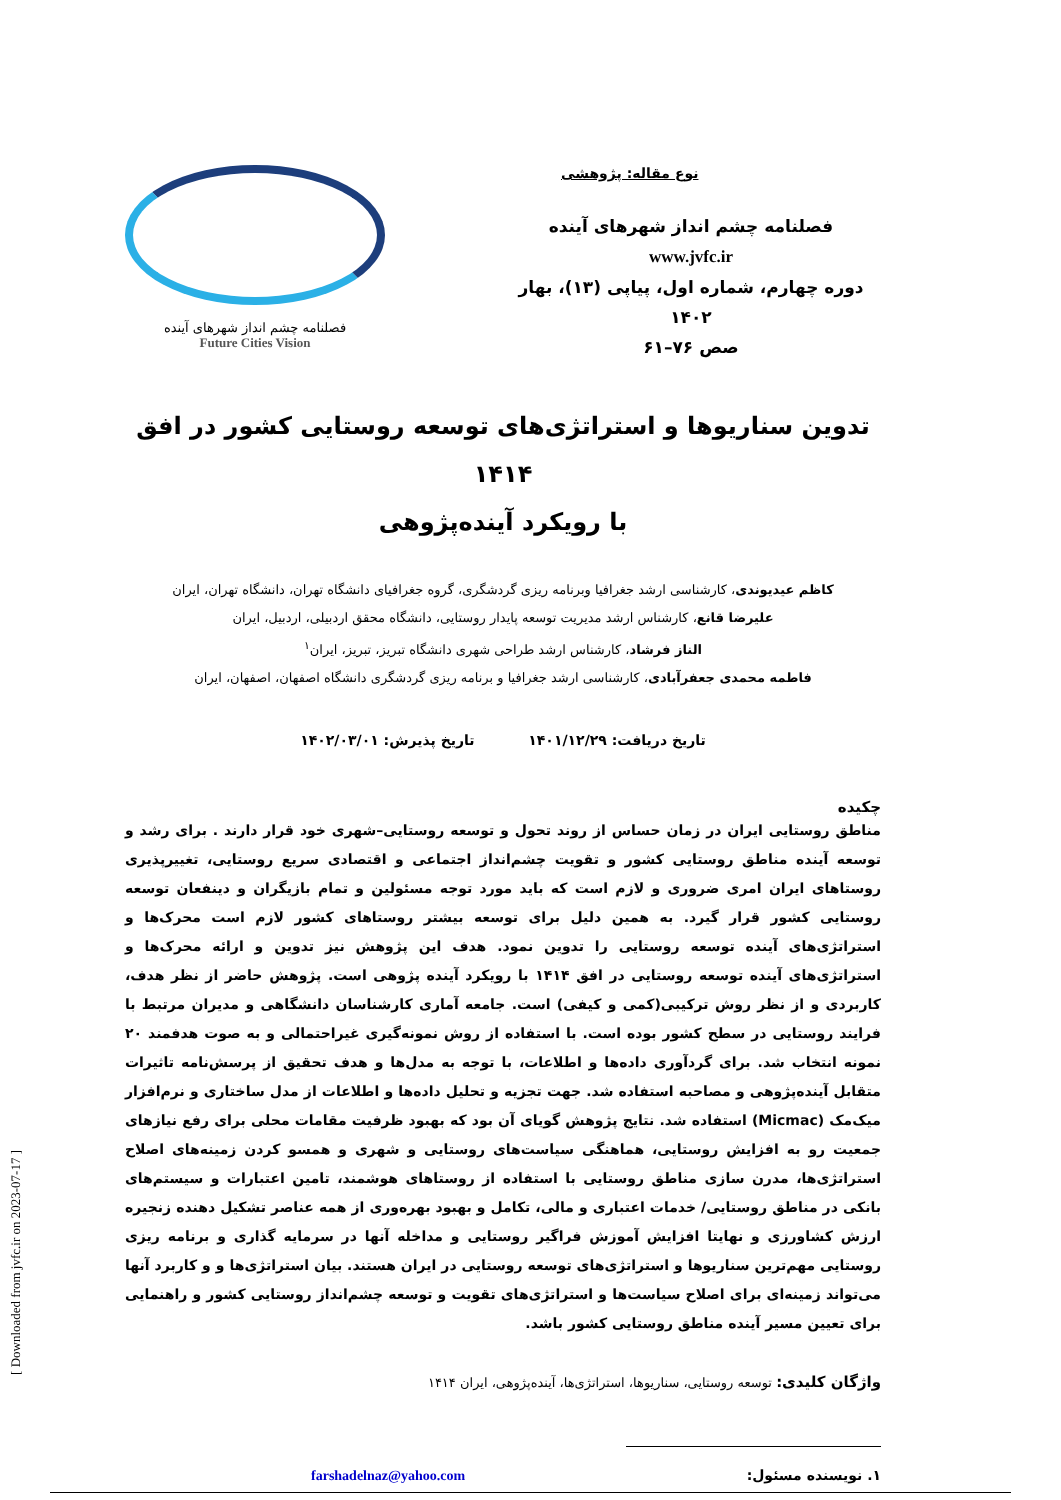[ Downloaded from jvfc.ir on 2023-07-17 ]
نوع مقاله: پژوهشی
فصلنامه چشم انداز شهرهای آینده
www.jvfc.ir
دوره چهارم، شماره اول، پیاپی (۱۳)، بهار ۱۴۰۲
صص ۷۶–۶۱
فصلنامه چشم انداز شهرهای آینده
Future Cities Vision
تدوین سناریوها و استراتژی‌های توسعه روستایی کشور در افق ۱۴۱۴
با رویکرد آینده‌پژوهی
کاظم عیدیوندی، کارشناسی ارشد جغرافیا وبرنامه ریزی گردشگری، گروه جغرافیای دانشگاه تهران، دانشگاه تهران، ایران
علیرضا قانع، کارشناس ارشد مدیریت توسعه پایدار روستایی، دانشگاه محقق اردبیلی، اردبیل، ایران
الناز فرشاد، کارشناس ارشد طراحی شهری دانشگاه تبریز، تبریز، ایران<sup>۱</sup>
فاطمه محمدی جعفرآبادی، کارشناسی ارشد جغرافیا و برنامه ریزی گردشگری دانشگاه اصفهان، اصفهان، ایران
تاریخ دریافت: ۱۴۰۱/۱۲/۲۹ تاریخ پذیرش: ۱۴۰۲/۰۳/۰۱
چکیده
مناطق روستایی ایران در زمان حساس از روند تحول و توسعه روستایی–شهری خود قرار دارند . برای رشد و توسعه آینده مناطق روستایی کشور و تقویت چشم‌انداز اجتماعی و اقتصادی سریع روستایی، تغییرپذیری روستاهای ایران امری ضروری و لازم است که باید مورد توجه مسئولین و تمام بازیگران و دینفعان توسعه روستایی کشور قرار گیرد. به همین دلیل برای توسعه بیشتر روستاهای کشور لازم است محرک‌ها و استراتژی‌های آینده توسعه روستایی را تدوین نمود. هدف این پژوهش نیز تدوین و ارائه محرک‌ها و استراتژی‌های آینده توسعه روستایی در افق ۱۴۱۴ با رویکرد آینده پژوهی است. پژوهش حاضر از نظر هدف، کاربردی و از نظر روش ترکیبی(کمی و کیفی) است. جامعه آماری کارشناسان دانشگاهی و مدیران مرتبط با فرایند روستایی در سطح کشور بوده است. با استفاده از روش نمونه‌گیری غیراحتمالی و به صوت هدفمند ۲۰ نمونه انتخاب شد. برای گردآوری داده‌ها و اطلاعات، با توجه به مدل‌ها و هدف تحقیق از پرسش‌نامه تاثیرات متقابل آینده‌پژوهی و مصاحبه استفاده شد. جهت تجزیه و تحلیل داده‌ها و اطلاعات از مدل ساختاری و نرم‌افزار میک‌مک (Micmac) استفاده شد. نتایج پژوهش گویای آن بود که بهبود ظرفیت مقامات محلی برای رفع نیازهای جمعیت رو به افزایش روستایی، هماهنگی سیاست‌های روستایی و شهری و همسو کردن زمینه‌های اصلاح استراتژی‌ها، مدرن سازی مناطق روستایی با استفاده از روستاهای هوشمند، تامین اعتبارات و سیستم‌های بانکی در مناطق روستایی/ خدمات اعتباری و مالی، تکامل و بهبود بهره‌وری از همه عناصر تشکیل دهنده زنجیره ارزش کشاورزی و نهایتا افزایش آموزش فراگیر روستایی و مداخله آنها در سرمایه گذاری و برنامه ریزی روستایی مهم‌ترین سناریوها و استراتژی‌های توسعه روستایی در ایران هستند. بیان استراتژی‌ها و و کاربرد آنها می‌تواند زمینه‌ای برای اصلاح سیاست‌ها و استراتژی‌های تقویت و توسعه چشم‌انداز روستایی کشور و راهنمایی برای تعیین مسیر آینده مناطق روستایی کشور باشد.
واژگان کلیدی: توسعه روستایی، سناریوها، استراتژی‌ها، آینده‌پژوهی، ایران ۱۴۱۴
۱. نویسنده مسئول: farshadelnaz@yahoo.com